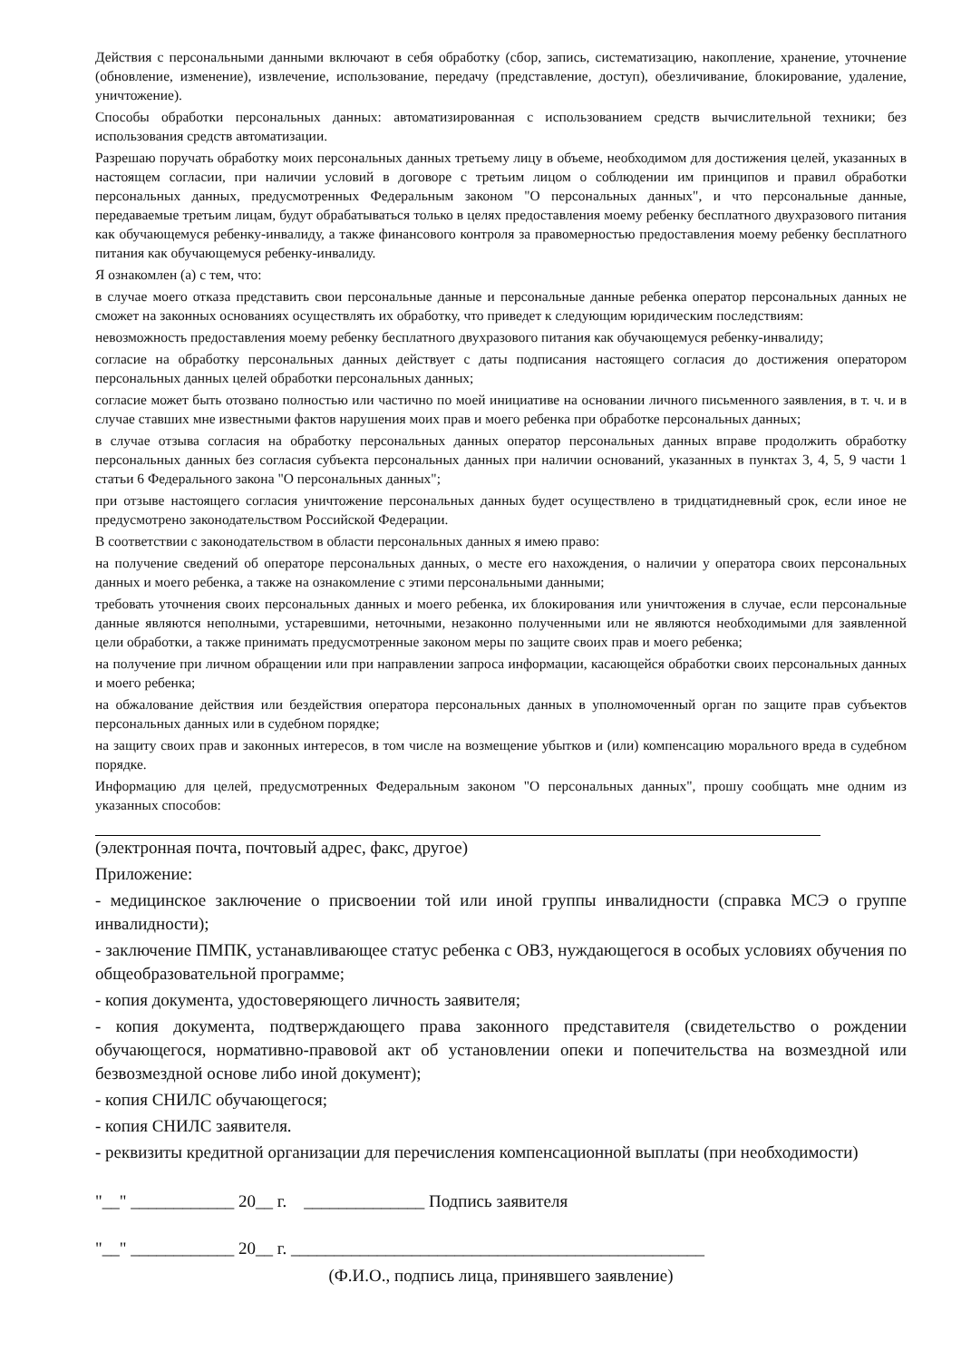Действия с персональными данными включают в себя обработку (сбор, запись, систематизацию, накопление, хранение, уточнение (обновление, изменение), извлечение, использование, передачу (представление, доступ), обезличивание, блокирование, удаление, уничтожение).
Способы обработки персональных данных: автоматизированная с использованием средств вычислительной техники; без использования средств автоматизации.
Разрешаю поручать обработку моих персональных данных третьему лицу в объеме, необходимом для достижения целей, указанных в настоящем согласии, при наличии условий в договоре с третьим лицом о соблюдении им принципов и правил обработки персональных данных, предусмотренных Федеральным законом "О персональных данных", и что персональные данные, передаваемые третьим лицам, будут обрабатываться только в целях предоставления моему ребенку бесплатного двухразового питания как обучающемуся ребенку-инвалиду, а также финансового контроля за правомерностью предоставления моему ребенку бесплатного питания как обучающемуся ребенку-инвалиду.
Я ознакомлен (а) с тем, что:
в случае моего отказа представить свои персональные данные и персональные данные ребенка оператор персональных данных не сможет на законных основаниях осуществлять их обработку, что приведет к следующим юридическим последствиям:
невозможность предоставления моему ребенку бесплатного двухразового питания как обучающемуся ребенку-инвалиду;
согласие на обработку персональных данных действует с даты подписания настоящего согласия до достижения оператором персональных данных целей обработки персональных данных;
согласие может быть отозвано полностью или частично по моей инициативе на основании личного письменного заявления, в т. ч. и в случае ставших мне известными фактов нарушения моих прав и моего ребенка при обработке персональных данных;
в случае отзыва согласия на обработку персональных данных оператор персональных данных вправе продолжить обработку персональных данных без согласия субъекта персональных данных при наличии оснований, указанных в пунктах 3, 4, 5, 9 части 1 статьи 6 Федерального закона "О персональных данных";
при отзыве настоящего согласия уничтожение персональных данных будет осуществлено в тридцатидневный срок, если иное не предусмотрено законодательством Российской Федерации.
В соответствии с законодательством в области персональных данных я имею право:
на получение сведений об операторе персональных данных, о месте его нахождения, о наличии у оператора своих персональных данных и моего ребенка, а также на ознакомление с этими персональными данными;
требовать уточнения своих персональных данных и моего ребенка, их блокирования или уничтожения в случае, если персональные данные являются неполными, устаревшими, неточными, незаконно полученными или не являются необходимыми для заявленной цели обработки, а также принимать предусмотренные законом меры по защите своих прав и моего ребенка;
на получение при личном обращении или при направлении запроса информации, касающейся обработки своих персональных данных и моего ребенка;
на обжалование действия или бездействия оператора персональных данных в уполномоченный орган по защите прав субъектов персональных данных или в судебном порядке;
на защиту своих прав и законных интересов, в том числе на возмещение убытков и (или) компенсацию морального вреда в судебном порядке.
Информацию для целей, предусмотренных Федеральным законом "О персональных данных", прошу сообщать мне одним из указанных способов:
(электронная почта, почтовый адрес, факс, другое)
Приложение:
- медицинское заключение о присвоении той или иной группы инвалидности (справка МСЭ о группе инвалидности);
- заключение ПМПК, устанавливающее статус ребенка с ОВЗ, нуждающегося в особых условиях обучения по общеобразовательной программе;
- копия документа, удостоверяющего личность заявителя;
- копия документа, подтверждающего права законного представителя (свидетельство о рождении обучающегося, нормативно-правовой акт об установлении опеки и попечительства на возмездной или безвозмездной основе либо иной документ);
- копия СНИЛС обучающегося;
- копия СНИЛС заявителя.
- реквизиты кредитной организации для перечисления компенсационной выплаты (при необходимости)
"__" ____________ 20__ г. ______________ Подпись заявителя
"__" ____________ 20__ г. ________________________________________________
(Ф.И.О., подпись лица, принявшего заявление)